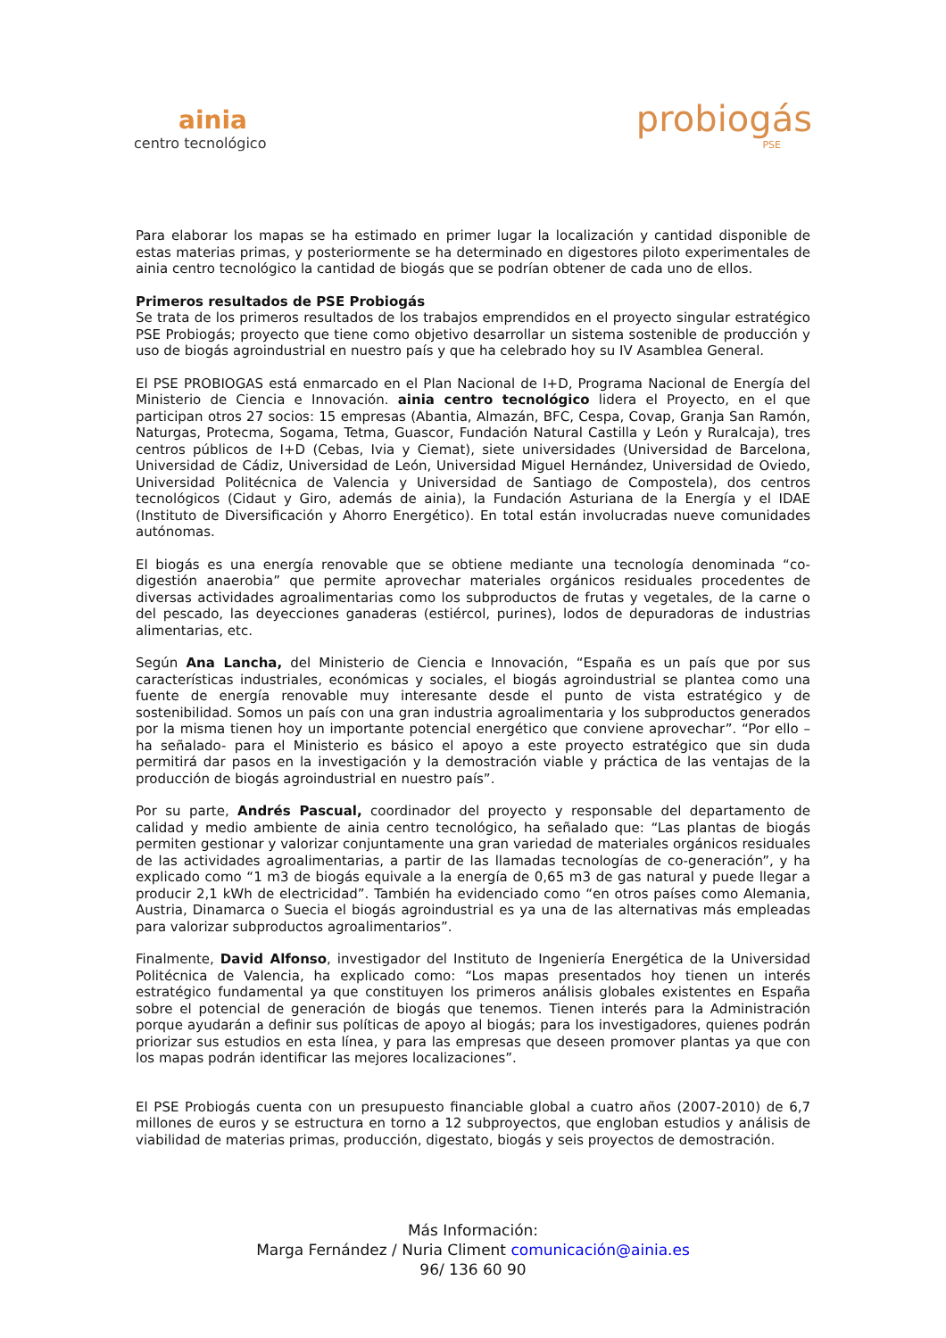ainia
centro tecnológico
probiogás
PSE
Para elaborar los mapas se ha estimado en primer lugar la localización y cantidad disponible de estas materias primas, y posteriormente se ha determinado en digestores piloto experimentales de ainia centro tecnológico la cantidad de biogás que se podrían obtener de cada uno de ellos.
Primeros resultados de PSE Probiogás
Se trata de los primeros resultados de los trabajos emprendidos en el proyecto singular estratégico PSE Probiogás; proyecto que tiene como objetivo desarrollar un sistema sostenible de producción y uso de biogás agroindustrial en nuestro país y que ha celebrado hoy su IV Asamblea General.
El PSE PROBIOGAS está enmarcado en el Plan Nacional de I+D, Programa Nacional de Energía del Ministerio de Ciencia e Innovación. ainia centro tecnológico lidera el Proyecto, en el que participan otros 27 socios: 15 empresas (Abantia, Almazán, BFC, Cespa, Covap, Granja San Ramón, Naturgas, Protecma, Sogama, Tetma, Guascor, Fundación Natural Castilla y León y Ruralcaja), tres centros públicos de I+D (Cebas, Ivia y Ciemat), siete universidades (Universidad de Barcelona, Universidad de Cádiz, Universidad de León, Universidad Miguel Hernández, Universidad de Oviedo, Universidad Politécnica de Valencia y Universidad de Santiago de Compostela), dos centros tecnológicos (Cidaut y Giro, además de ainia), la Fundación Asturiana de la Energía y el IDAE (Instituto de Diversificación y Ahorro Energético). En total están involucradas nueve comunidades autónomas.
El biogás es una energía renovable que se obtiene mediante una tecnología denominada “co-digestión anaerobia” que permite aprovechar materiales orgánicos residuales procedentes de diversas actividades agroalimentarias como los subproductos de frutas y vegetales, de la carne o del pescado, las deyecciones ganaderas (estiércol, purines), lodos de depuradoras de industrias alimentarias, etc.
Según Ana Lancha, del Ministerio de Ciencia e Innovación, “España es un país que por sus características industriales, económicas y sociales, el biogás agroindustrial se plantea como una fuente de energía renovable muy interesante desde el punto de vista estratégico y de sostenibilidad. Somos un país con una gran industria agroalimentaria y los subproductos generados por la misma tienen hoy un importante potencial energético que conviene aprovechar”. “Por ello – ha señalado- para el Ministerio es básico el apoyo a este proyecto estratégico que sin duda permitirá dar pasos en la investigación y la demostración viable y práctica de las ventajas de la producción de biogás agroindustrial en nuestro país”.
Por su parte, Andrés Pascual, coordinador del proyecto y responsable del departamento de calidad y medio ambiente de ainia centro tecnológico, ha señalado que: “Las plantas de biogás permiten gestionar y valorizar conjuntamente una gran variedad de materiales orgánicos residuales de las actividades agroalimentarias, a partir de las llamadas tecnologías de co-generación”, y ha explicado como “1 m3 de biogás equivale a la energía de 0,65 m3 de gas natural y puede llegar a producir 2,1 kWh de electricidad”. También ha evidenciado como “en otros países como Alemania, Austria, Dinamarca o Suecia el biogás agroindustrial es ya una de las alternativas más empleadas para valorizar subproductos agroalimentarios”.
Finalmente, David Alfonso, investigador del Instituto de Ingeniería Energética de la Universidad Politécnica de Valencia, ha explicado como: “Los mapas presentados hoy tienen un interés estratégico fundamental ya que constituyen los primeros análisis globales existentes en España sobre el potencial de generación de biogás que tenemos. Tienen interés para la Administración porque ayudarán a definir sus políticas de apoyo al biogás; para los investigadores, quienes podrán priorizar sus estudios en esta línea, y para las empresas que deseen promover plantas ya que con los mapas podrán identificar las mejores localizaciones”.
El PSE Probiogás cuenta con un presupuesto financiable global a cuatro años (2007-2010) de 6,7 millones de euros y se estructura en torno a 12 subproyectos, que engloban estudios y análisis de viabilidad de materias primas, producción, digestato, biogás y seis proyectos de demostración.
Más Información:
Marga Fernández / Nuria Climent comunicación@ainia.es
96/ 136 60 90